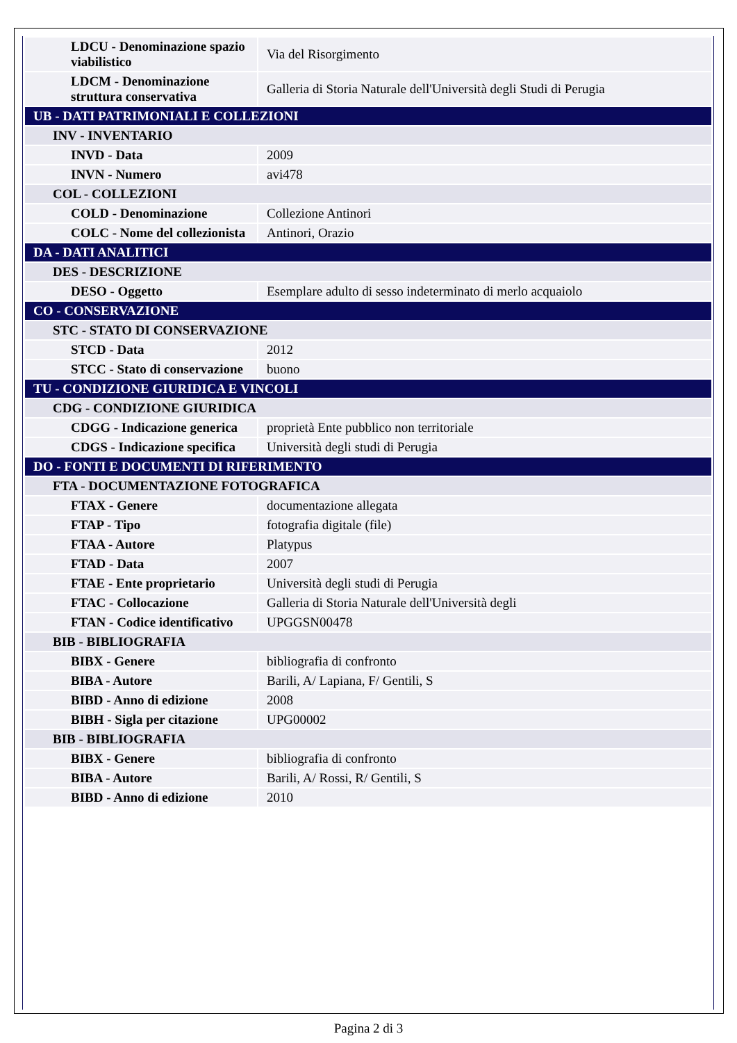| LDCU - Denominazione spazio viabilistico | Via del Risorgimento |
| LDCM - Denominazione struttura conservativa | Galleria di Storia Naturale dell'Università degli Studi di Perugia |
| UB - DATI PATRIMONIALI E COLLEZIONI | |
| INV - INVENTARIO | |
| INVD - Data | 2009 |
| INVN - Numero | avi478 |
| COL - COLLEZIONI | |
| COLD - Denominazione | Collezione Antinori |
| COLC - Nome del collezionista | Antinori, Orazio |
| DA - DATI ANALITICI | |
| DES - DESCRIZIONE | |
| DESO - Oggetto | Esemplare adulto di sesso indeterminato di merlo acquaiolo |
| CO - CONSERVAZIONE | |
| STC - STATO DI CONSERVAZIONE | |
| STCD - Data | 2012 |
| STCC - Stato di conservazione | buono |
| TU - CONDIZIONE GIURIDICA E VINCOLI | |
| CDG - CONDIZIONE GIURIDICA | |
| CDGG - Indicazione generica | proprietà Ente pubblico non territoriale |
| CDGS - Indicazione specifica | Università degli studi di Perugia |
| DO - FONTI E DOCUMENTI DI RIFERIMENTO | |
| FTA - DOCUMENTAZIONE FOTOGRAFICA | |
| FTAX - Genere | documentazione allegata |
| FTAP - Tipo | fotografia digitale (file) |
| FTAA - Autore | Platypus |
| FTAD - Data | 2007 |
| FTAE - Ente proprietario | Università degli studi di Perugia |
| FTAC - Collocazione | Galleria di Storia Naturale dell'Università degli |
| FTAN - Codice identificativo | UPGGSN00478 |
| BIB - BIBLIOGRAFIA | |
| BIBX - Genere | bibliografia di confronto |
| BIBA - Autore | Barili, A/ Lapiana, F/ Gentili, S |
| BIBD - Anno di edizione | 2008 |
| BIBH - Sigla per citazione | UPG00002 |
| BIB - BIBLIOGRAFIA | |
| BIBX - Genere | bibliografia di confronto |
| BIBA - Autore | Barili, A/ Rossi, R/ Gentili, S |
| BIBD - Anno di edizione | 2010 |
Pagina 2 di 3